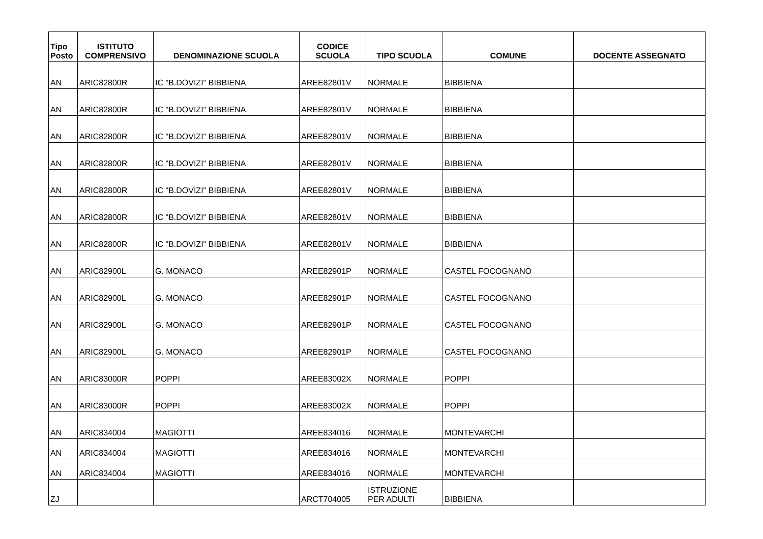| Tipo Posto | ISTITUTO COMPRENSIVO | DENOMINAZIONE SCUOLA | CODICE SCUOLA | TIPO SCUOLA | COMUNE | DOCENTE ASSEGNATO |
| --- | --- | --- | --- | --- | --- | --- |
| AN | ARIC82800R | IC "B.DOVIZI" BIBBIENA | AREE82801V | NORMALE | BIBBIENA | |
| AN | ARIC82800R | IC "B.DOVIZI" BIBBIENA | AREE82801V | NORMALE | BIBBIENA | |
| AN | ARIC82800R | IC "B.DOVIZI" BIBBIENA | AREE82801V | NORMALE | BIBBIENA | |
| AN | ARIC82800R | IC "B.DOVIZI" BIBBIENA | AREE82801V | NORMALE | BIBBIENA | |
| AN | ARIC82800R | IC "B.DOVIZI" BIBBIENA | AREE82801V | NORMALE | BIBBIENA | |
| AN | ARIC82800R | IC "B.DOVIZI" BIBBIENA | AREE82801V | NORMALE | BIBBIENA | |
| AN | ARIC82800R | IC "B.DOVIZI" BIBBIENA | AREE82801V | NORMALE | BIBBIENA | |
| AN | ARIC82900L | G. MONACO | AREE82901P | NORMALE | CASTEL FOCOGNANO | |
| AN | ARIC82900L | G. MONACO | AREE82901P | NORMALE | CASTEL FOCOGNANO | |
| AN | ARIC82900L | G. MONACO | AREE82901P | NORMALE | CASTEL FOCOGNANO | |
| AN | ARIC82900L | G. MONACO | AREE82901P | NORMALE | CASTEL FOCOGNANO | |
| AN | ARIC83000R | POPPI | AREE83002X | NORMALE | POPPI | |
| AN | ARIC83000R | POPPI | AREE83002X | NORMALE | POPPI | |
| AN | ARIC834004 | MAGIOTTI | AREE834016 | NORMALE | MONTEVARCHI | |
| AN | ARIC834004 | MAGIOTTI | AREE834016 | NORMALE | MONTEVARCHI | |
| AN | ARIC834004 | MAGIOTTI | AREE834016 | NORMALE | MONTEVARCHI | |
| ZJ | | | ARCT704005 | ISTRUZIONE PER ADULTI | BIBBIENA | |